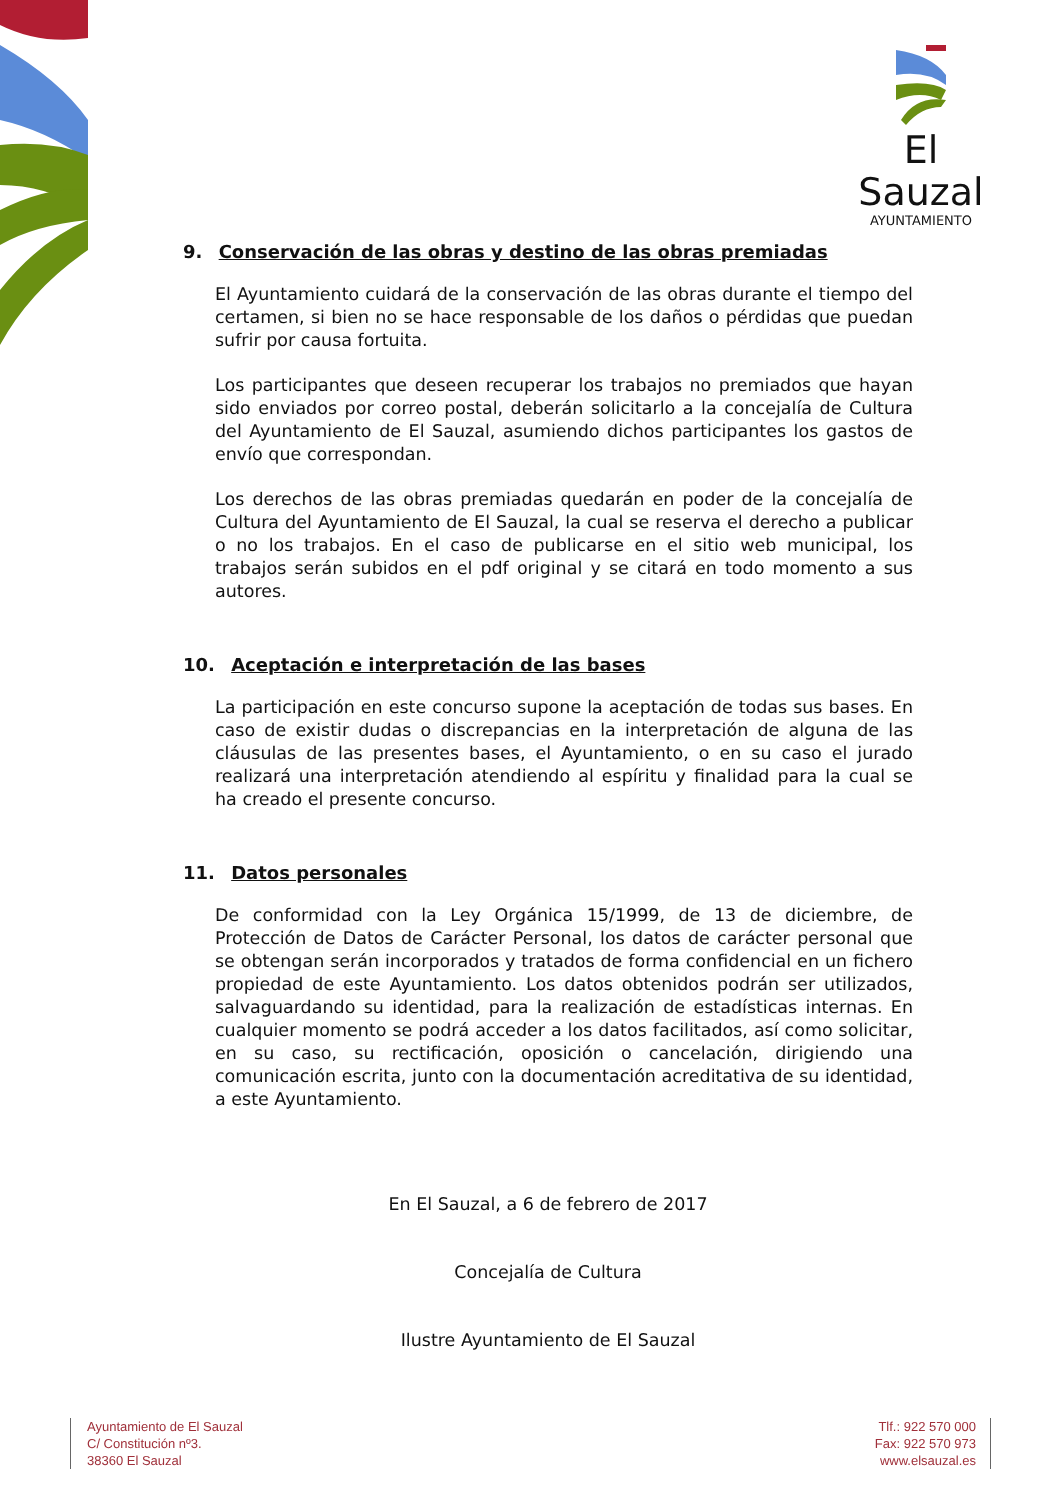El Sauzal
AYUNTAMIENTO
9. Conservación de las obras y destino de las obras premiadas
El Ayuntamiento cuidará de la conservación de las obras durante el tiempo del certamen, si bien no se hace responsable de los daños o pérdidas que puedan sufrir por causa fortuita.
Los participantes que deseen recuperar los trabajos no premiados que hayan sido enviados por correo postal, deberán solicitarlo a la concejalía de Cultura del Ayuntamiento de El Sauzal, asumiendo dichos participantes los gastos de envío que correspondan.
Los derechos de las obras premiadas quedarán en poder de la concejalía de Cultura del Ayuntamiento de El Sauzal, la cual se reserva el derecho a publicar o no los trabajos. En el caso de publicarse en el sitio web municipal, los trabajos serán subidos en el pdf original y se citará en todo momento a sus autores.
10. Aceptación e interpretación de las bases
La participación en este concurso supone la aceptación de todas sus bases. En caso de existir dudas o discrepancias en la interpretación de alguna de las cláusulas de las presentes bases, el Ayuntamiento, o en su caso el jurado realizará una interpretación atendiendo al espíritu y finalidad para la cual se ha creado el presente concurso.
11. Datos personales
De conformidad con la Ley Orgánica 15/1999, de 13 de diciembre, de Protección de Datos de Carácter Personal, los datos de carácter personal que se obtengan serán incorporados y tratados de forma confidencial en un fichero propiedad de este Ayuntamiento. Los datos obtenidos podrán ser utilizados, salvaguardando su identidad, para la realización de estadísticas internas. En cualquier momento se podrá acceder a los datos facilitados, así como solicitar, en su caso, su rectificación, oposición o cancelación, dirigiendo una comunicación escrita, junto con la documentación acreditativa de su identidad, a este Ayuntamiento.
En El Sauzal, a 6 de febrero de 2017
Concejalía de Cultura
Ilustre Ayuntamiento de El Sauzal
Ayuntamiento de El Sauzal
C/ Constitución nº3.
38360 El Sauzal
Tlf.: 922 570 000
Fax: 922 570 973
www.elsauzal.es